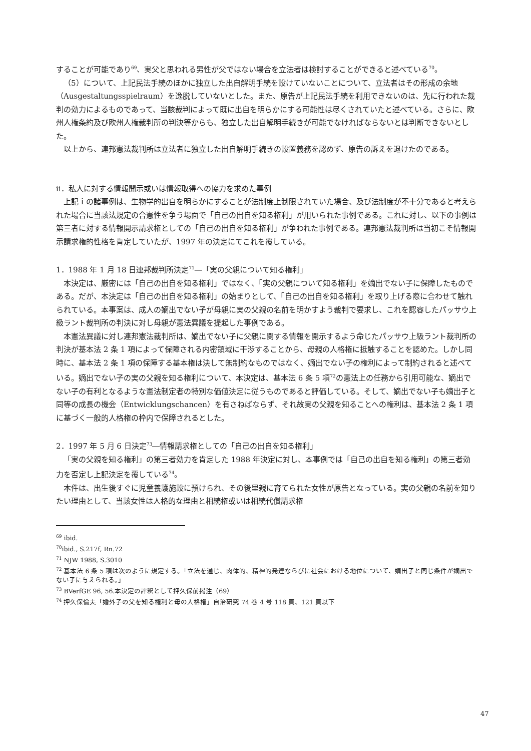することが可能であり<sup>69</sup>、実父と思われる男性が父ではない場合を立法者は検討することができると述べている<sup>70</sup>。
（5）について、上記民法手続のほかに独立した出自解明手続を設けていないことについて、立法者はその形成の余地（Ausgestaltungsspielraum）を逸脱していないとした。また、原告が上記民法手続を利用できないのは、先に行われた裁判の効力によるものであって、当該裁判によって既に出自を明らかにする可能性は尽くされていたと述べている。さらに、欧州人権条約及び欧州人権裁判所の判決等からも、独立した出自解明手続きが可能でなければならないとは判断できないとした。
以上から、連邦憲法裁判所は立法者に独立した出自解明手続きの設置義務を認めず、原告の訴えを退けたのである。
ⅱ．私人に対する情報開示或いは情報取得への協力を求めた事例
上記ｉの諸事例は、生物学的出自を明らかにすることが法制度上制限されていた場合、及び法制度が不十分であると考えられた場合に当該法規定の合憲性を争う場面で「自己の出自を知る権利」が用いられた事例である。これに対し、以下の事例は第三者に対する情報開示請求権としての「自己の出自を知る権利」が争われた事例である。連邦憲法裁判所は当初こそ情報開示請求権的性格を肯定していたが、1997 年の決定にてこれを覆している。
1．1988 年 1 月 18 日連邦裁判所決定<sup>71</sup>―「実の父親について知る権利」
本決定は、厳密には「自己の出自を知る権利」ではなく、「実の父親について知る権利」を嫡出でない子に保障したものである。だが、本決定は「自己の出自を知る権利」の始まりとして、「自己の出自を知る権利」を取り上げる際に合わせて触れられている。本事案は、成人の嫡出でない子が母親に実の父親の名前を明かすよう裁判で要求し、これを認容したパッサウ上級ラント裁判所の判決に対し母親が憲法異議を提起した事例である。
本憲法異議に対し連邦憲法裁判所は、嫡出でない子に父親に関する情報を開示するよう命じたパッサウ上級ラント裁判所の判決が基本法 2 条 1 項によって保障される内密領域に干渉することから、母親の人格権に抵触することを認めた。しかし同時に、基本法 2 条 1 項の保障する基本権は決して無制約なものではなく、嫡出でない子の権利によって制約されると述べている。嫡出でない子の実の父親を知る権利について、本決定は、基本法 6 条 5 項<sup>72</sup>の憲法上の任務から引用可能な、嫡出でない子の有利となるような憲法制定者の特別な価値決定に従うものであると評価している。そして、嫡出でない子も嫡出子と同等の成長の機会（Entwicklungschancen）を有さねばならず、それ故実の父親を知ることへの権利は、基本法 2 条 1 項に基づく一般的人格権の枠内で保障されるとした。
2．1997 年 5 月 6 日決定<sup>73</sup>―情報請求権としての「自己の出自を知る権利」
「実の父親を知る権利」の第三者効力を肯定した 1988 年決定に対し、本事例では「自己の出自を知る権利」の第三者効力を否定し上記決定を覆している<sup>74</sup>。
本件は、出生後すぐに児童養護施設に預けられ、その後里親に育てられた女性が原告となっている。実の父親の名前を知りたい理由として、当該女性は人格的な理由と相続権或いは相続代償請求権
<sup>69</sup> ibid.
<sup>70</sup> ibid., S.217f, Rn.72
<sup>71</sup> NJW 1988, S.3010
<sup>72</sup> 基本法 6 条 5 項は次のように規定する。「立法を通じ、肉体的、精神的発達ならびに社会における地位について、嫡出子と同じ条件が嫡出でない子に与えられる。」
<sup>73</sup> BVerfGE 96, 56.本決定の評釈として押久保前掲注（69）
<sup>74</sup> 押久保倫夫「婚外子の父を知る権利と母の人格権」自治研究 74 巻 4 号 118 頁、121 頁以下
47